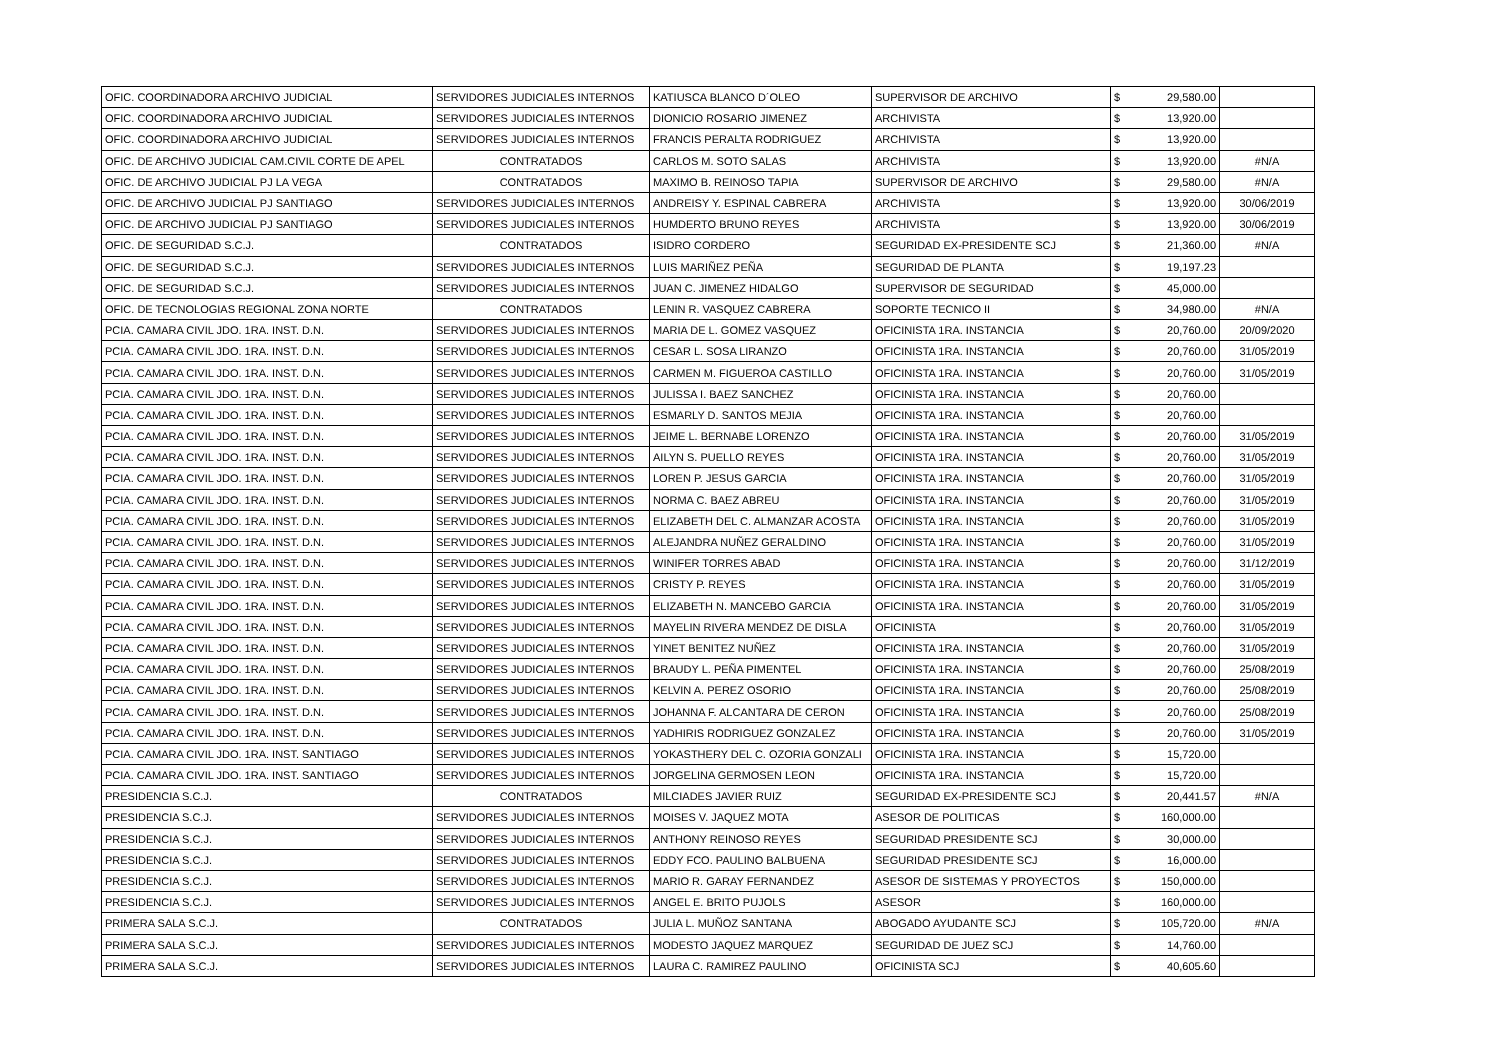| OFIC. COORDINADORA ARCHIVO JUDICIAL | SERVIDORES JUDICIALES INTERNOS | KATIUSCA BLANCO D´OLEO | SUPERVISOR DE ARCHIVO | $ | 29,580.00 | |
| OFIC. COORDINADORA ARCHIVO JUDICIAL | SERVIDORES JUDICIALES INTERNOS | DIONICIO ROSARIO JIMENEZ | ARCHIVISTA | $ | 13,920.00 | |
| OFIC. COORDINADORA ARCHIVO JUDICIAL | SERVIDORES JUDICIALES INTERNOS | FRANCIS PERALTA RODRIGUEZ | ARCHIVISTA | $ | 13,920.00 | |
| OFIC. DE ARCHIVO JUDICIAL CAM.CIVIL CORTE DE APEL | CONTRATADOS | CARLOS M. SOTO SALAS | ARCHIVISTA | $ | 13,920.00 | #N/A |
| OFIC. DE ARCHIVO JUDICIAL PJ LA VEGA | CONTRATADOS | MAXIMO B. REINOSO TAPIA | SUPERVISOR DE ARCHIVO | $ | 29,580.00 | #N/A |
| OFIC. DE ARCHIVO JUDICIAL PJ SANTIAGO | SERVIDORES JUDICIALES INTERNOS | ANDREISY Y. ESPINAL CABRERA | ARCHIVISTA | $ | 13,920.00 | 30/06/2019 |
| OFIC. DE ARCHIVO JUDICIAL PJ SANTIAGO | SERVIDORES JUDICIALES INTERNOS | HUMDERTO BRUNO REYES | ARCHIVISTA | $ | 13,920.00 | 30/06/2019 |
| OFIC. DE SEGURIDAD S.C.J. | CONTRATADOS | ISIDRO CORDERO | SEGURIDAD EX-PRESIDENTE SCJ | $ | 21,360.00 | #N/A |
| OFIC. DE SEGURIDAD S.C.J. | SERVIDORES JUDICIALES INTERNOS | LUIS MARIÑEZ PEÑA | SEGURIDAD DE PLANTA | $ | 19,197.23 | |
| OFIC. DE SEGURIDAD S.C.J. | SERVIDORES JUDICIALES INTERNOS | JUAN C. JIMENEZ HIDALGO | SUPERVISOR DE SEGURIDAD | $ | 45,000.00 | |
| OFIC. DE TECNOLOGIAS REGIONAL ZONA NORTE | CONTRATADOS | LENIN R. VASQUEZ CABRERA | SOPORTE TECNICO II | $ | 34,980.00 | #N/A |
| PCIA. CAMARA CIVIL JDO. 1RA. INST. D.N. | SERVIDORES JUDICIALES INTERNOS | MARIA DE L. GOMEZ VASQUEZ | OFICINISTA 1RA. INSTANCIA | $ | 20,760.00 | 20/09/2020 |
| PCIA. CAMARA CIVIL JDO. 1RA. INST. D.N. | SERVIDORES JUDICIALES INTERNOS | CESAR L. SOSA LIRANZO | OFICINISTA 1RA. INSTANCIA | $ | 20,760.00 | 31/05/2019 |
| PCIA. CAMARA CIVIL JDO. 1RA. INST. D.N. | SERVIDORES JUDICIALES INTERNOS | CARMEN M. FIGUEROA CASTILLO | OFICINISTA 1RA. INSTANCIA | $ | 20,760.00 | 31/05/2019 |
| PCIA. CAMARA CIVIL JDO. 1RA. INST. D.N. | SERVIDORES JUDICIALES INTERNOS | JULISSA I. BAEZ SANCHEZ | OFICINISTA 1RA. INSTANCIA | $ | 20,760.00 | |
| PCIA. CAMARA CIVIL JDO. 1RA. INST. D.N. | SERVIDORES JUDICIALES INTERNOS | ESMARLY D. SANTOS MEJIA | OFICINISTA 1RA. INSTANCIA | $ | 20,760.00 | |
| PCIA. CAMARA CIVIL JDO. 1RA. INST. D.N. | SERVIDORES JUDICIALES INTERNOS | JEIME L. BERNABE LORENZO | OFICINISTA 1RA. INSTANCIA | $ | 20,760.00 | 31/05/2019 |
| PCIA. CAMARA CIVIL JDO. 1RA. INST. D.N. | SERVIDORES JUDICIALES INTERNOS | AILYN S. PUELLO REYES | OFICINISTA 1RA. INSTANCIA | $ | 20,760.00 | 31/05/2019 |
| PCIA. CAMARA CIVIL JDO. 1RA. INST. D.N. | SERVIDORES JUDICIALES INTERNOS | LOREN P. JESUS GARCIA | OFICINISTA 1RA. INSTANCIA | $ | 20,760.00 | 31/05/2019 |
| PCIA. CAMARA CIVIL JDO. 1RA. INST. D.N. | SERVIDORES JUDICIALES INTERNOS | NORMA C. BAEZ ABREU | OFICINISTA 1RA. INSTANCIA | $ | 20,760.00 | 31/05/2019 |
| PCIA. CAMARA CIVIL JDO. 1RA. INST. D.N. | SERVIDORES JUDICIALES INTERNOS | ELIZABETH DEL C. ALMANZAR ACOSTA | OFICINISTA 1RA. INSTANCIA | $ | 20,760.00 | 31/05/2019 |
| PCIA. CAMARA CIVIL JDO. 1RA. INST. D.N. | SERVIDORES JUDICIALES INTERNOS | ALEJANDRA NUÑEZ GERALDINO | OFICINISTA 1RA. INSTANCIA | $ | 20,760.00 | 31/05/2019 |
| PCIA. CAMARA CIVIL JDO. 1RA. INST. D.N. | SERVIDORES JUDICIALES INTERNOS | WINIFER TORRES ABAD | OFICINISTA 1RA. INSTANCIA | $ | 20,760.00 | 31/12/2019 |
| PCIA. CAMARA CIVIL JDO. 1RA. INST. D.N. | SERVIDORES JUDICIALES INTERNOS | CRISTY P. REYES | OFICINISTA 1RA. INSTANCIA | $ | 20,760.00 | 31/05/2019 |
| PCIA. CAMARA CIVIL JDO. 1RA. INST. D.N. | SERVIDORES JUDICIALES INTERNOS | ELIZABETH N. MANCEBO GARCIA | OFICINISTA 1RA. INSTANCIA | $ | 20,760.00 | 31/05/2019 |
| PCIA. CAMARA CIVIL JDO. 1RA. INST. D.N. | SERVIDORES JUDICIALES INTERNOS | MAYELIN RIVERA MENDEZ DE DISLA | OFICINISTA | $ | 20,760.00 | 31/05/2019 |
| PCIA. CAMARA CIVIL JDO. 1RA. INST. D.N. | SERVIDORES JUDICIALES INTERNOS | YINET BENITEZ NUÑEZ | OFICINISTA 1RA. INSTANCIA | $ | 20,760.00 | 31/05/2019 |
| PCIA. CAMARA CIVIL JDO. 1RA. INST. D.N. | SERVIDORES JUDICIALES INTERNOS | BRAUDY L. PEÑA PIMENTEL | OFICINISTA 1RA. INSTANCIA | $ | 20,760.00 | 25/08/2019 |
| PCIA. CAMARA CIVIL JDO. 1RA. INST. D.N. | SERVIDORES JUDICIALES INTERNOS | KELVIN A. PEREZ OSORIO | OFICINISTA 1RA. INSTANCIA | $ | 20,760.00 | 25/08/2019 |
| PCIA. CAMARA CIVIL JDO. 1RA. INST. D.N. | SERVIDORES JUDICIALES INTERNOS | JOHANNA F. ALCANTARA DE CERON | OFICINISTA 1RA. INSTANCIA | $ | 20,760.00 | 25/08/2019 |
| PCIA. CAMARA CIVIL JDO. 1RA. INST. D.N. | SERVIDORES JUDICIALES INTERNOS | YADHIRIS RODRIGUEZ GONZALEZ | OFICINISTA 1RA. INSTANCIA | $ | 20,760.00 | 31/05/2019 |
| PCIA. CAMARA CIVIL JDO. 1RA. INST. SANTIAGO | SERVIDORES JUDICIALES INTERNOS | YOKASTHERY DEL C. OZORIA GONZALI | OFICINISTA 1RA. INSTANCIA | $ | 15,720.00 | |
| PCIA. CAMARA CIVIL JDO. 1RA. INST. SANTIAGO | SERVIDORES JUDICIALES INTERNOS | JORGELINA GERMOSEN LEON | OFICINISTA 1RA. INSTANCIA | $ | 15,720.00 | |
| PRESIDENCIA S.C.J. | CONTRATADOS | MILCIADES JAVIER RUIZ | SEGURIDAD EX-PRESIDENTE SCJ | $ | 20,441.57 | #N/A |
| PRESIDENCIA S.C.J. | SERVIDORES JUDICIALES INTERNOS | MOISES V. JAQUEZ MOTA | ASESOR DE POLITICAS | $ | 160,000.00 | |
| PRESIDENCIA S.C.J. | SERVIDORES JUDICIALES INTERNOS | ANTHONY REINOSO REYES | SEGURIDAD PRESIDENTE SCJ | $ | 30,000.00 | |
| PRESIDENCIA S.C.J. | SERVIDORES JUDICIALES INTERNOS | EDDY FCO. PAULINO BALBUENA | SEGURIDAD PRESIDENTE SCJ | $ | 16,000.00 | |
| PRESIDENCIA S.C.J. | SERVIDORES JUDICIALES INTERNOS | MARIO R. GARAY FERNANDEZ | ASESOR DE SISTEMAS Y PROYECTOS | $ | 150,000.00 | |
| PRESIDENCIA S.C.J. | SERVIDORES JUDICIALES INTERNOS | ANGEL E. BRITO PUJOLS | ASESOR | $ | 160,000.00 | |
| PRIMERA SALA S.C.J. | CONTRATADOS | JULIA L. MUÑOZ SANTANA | ABOGADO AYUDANTE SCJ | $ | 105,720.00 | #N/A |
| PRIMERA SALA S.C.J. | SERVIDORES JUDICIALES INTERNOS | MODESTO JAQUEZ MARQUEZ | SEGURIDAD DE JUEZ SCJ | $ | 14,760.00 | |
| PRIMERA SALA S.C.J. | SERVIDORES JUDICIALES INTERNOS | LAURA C. RAMIREZ PAULINO | OFICINISTA SCJ | $ | 40,605.60 | |